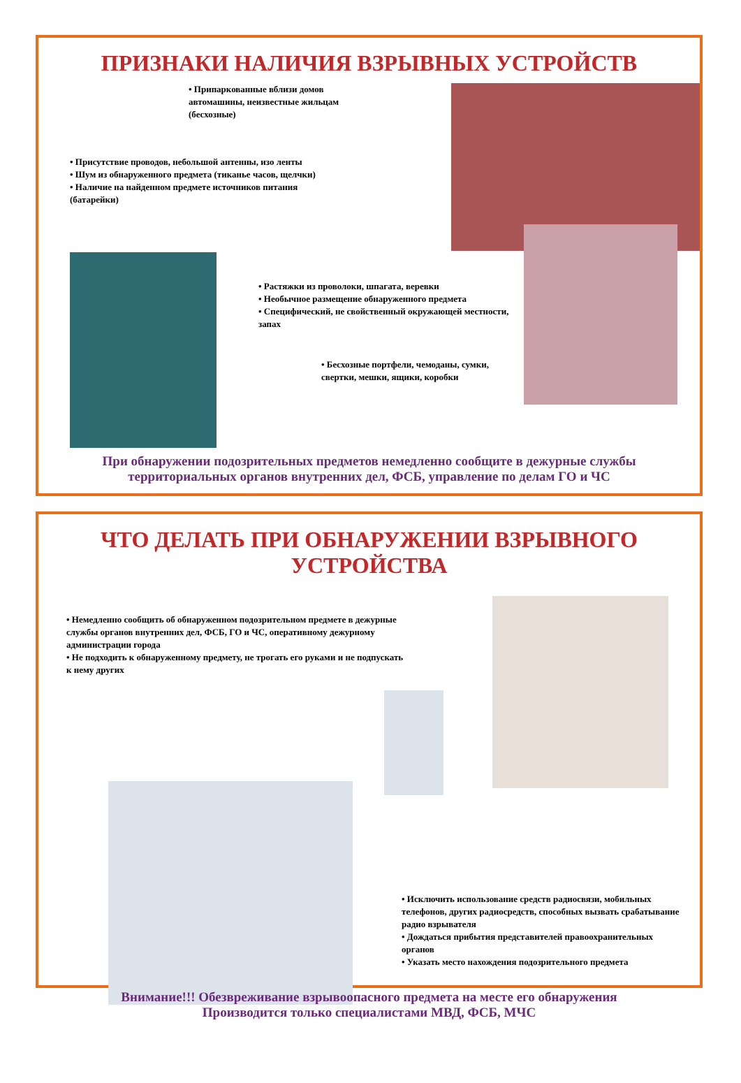ПРИЗНАКИ НАЛИЧИЯ ВЗРЫВНЫХ УСТРОЙСТВ
• Припаркованные вблизи домов автомашины, неизвестные жильцам (бесхозные)
• Присутствие проводов, небольшой антенны, изо ленты
• Шум из обнаруженного предмета (тиканье часов, щелчки)
• Наличие на найденном предмете источников питания (батарейки)
• Растяжки из проволоки, шпагата, веревки
• Необычное размещение обнаруженного предмета
• Специфический, не свойственный окружающей местности, запах
• Бесхозные портфели, чемоданы, сумки, свертки, мешки, ящики, коробки
При обнаружении подозрительных предметов немедленно сообщите в дежурные службы
территориальных органов внутренних дел, ФСБ, управление по делам ГО и ЧС
ЧТО ДЕЛАТЬ ПРИ ОБНАРУЖЕНИИ ВЗРЫВНОГО
УСТРОЙСТВА
• Немедленно сообщить об обнаруженном подозрительном предмете в дежурные службы органов внутренних дел, ФСБ, ГО и ЧС, оперативному дежурному администрации города
• Не подходить к обнаруженному предмету, не трогать его руками и не подпускать к нему других
• Исключить использование средств радиосвязи, мобильных телефонов, других радиосредств, способных вызвать срабатывание радио взрывателя
• Дождаться прибытия представителей правоохранительных органов
• Указать место нахождения подозрительного предмета
Внимание!!! Обезвреживание взрывоопасного предмета на месте его обнаружения
Производится только специалистами МВД, ФСБ, МЧС